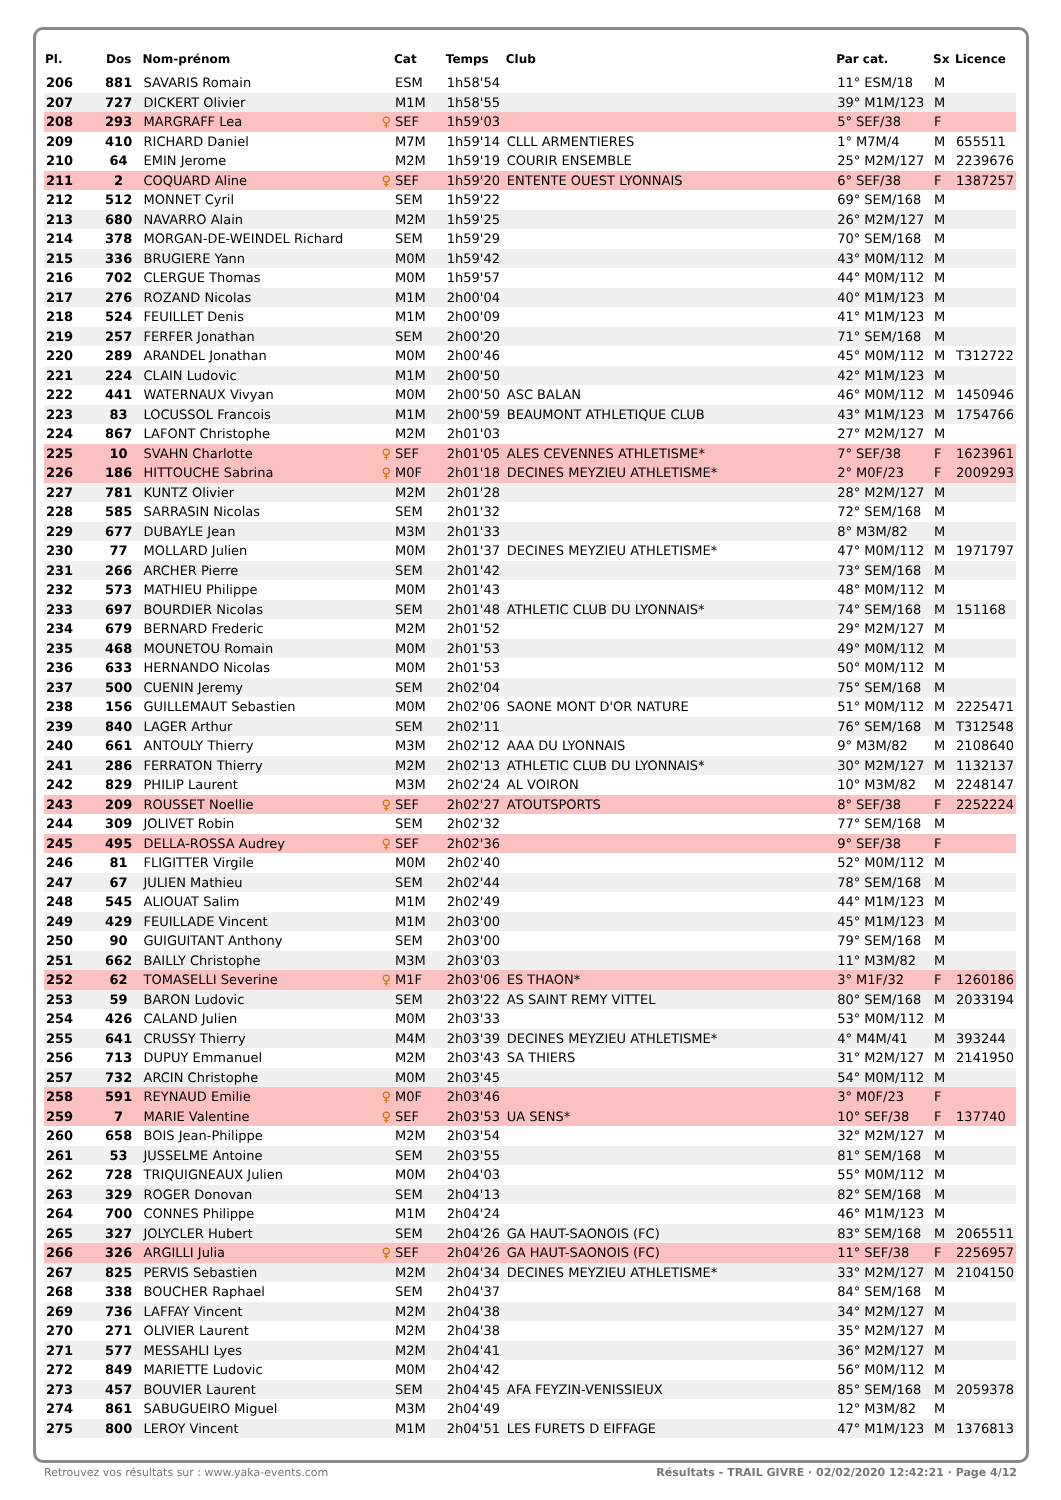| Pl. | Dos | Nom-prénom | | Cat | Temps | Club | Par cat. | Sx | Licence |
| --- | --- | --- | --- | --- | --- | --- | --- | --- | --- |
| 206 | 881 | SAVARIS Romain | | ESM | 1h58'54 | | 11° ESM/18 | M | |
| 207 | 727 | DICKERT Olivier | | M1M | 1h58'55 | | 39° M1M/123 | M | |
| 208 | 293 | MARGRAFF Lea | ♀ | SEF | 1h59'03 | | 5° SEF/38 | F | |
| 209 | 410 | RICHARD Daniel | | M7M | 1h59'14 | CLLL ARMENTIERES | 1° M7M/4 | M | 655511 |
| 210 | 64 | EMIN Jerome | | M2M | 1h59'19 | COURIR ENSEMBLE | 25° M2M/127 | M | 2239676 |
| 211 | 2 | COQUARD Aline | ♀ | SEF | 1h59'20 | ENTENTE OUEST LYONNAIS | 6° SEF/38 | F | 1387257 |
| 212 | 512 | MONNET Cyril | | SEM | 1h59'22 | | 69° SEM/168 | M | |
| 213 | 680 | NAVARRO Alain | | M2M | 1h59'25 | | 26° M2M/127 | M | |
| 214 | 378 | MORGAN-DE-WEINDEL Richard | | SEM | 1h59'29 | | 70° SEM/168 | M | |
| 215 | 336 | BRUGIERE Yann | | M0M | 1h59'42 | | 43° M0M/112 | M | |
| 216 | 702 | CLERGUE Thomas | | M0M | 1h59'57 | | 44° M0M/112 | M | |
| 217 | 276 | ROZAND Nicolas | | M1M | 2h00'04 | | 40° M1M/123 | M | |
| 218 | 524 | FEUILLET Denis | | M1M | 2h00'09 | | 41° M1M/123 | M | |
| 219 | 257 | FERFER Jonathan | | SEM | 2h00'20 | | 71° SEM/168 | M | |
| 220 | 289 | ARANDEL Jonathan | | M0M | 2h00'46 | | 45° M0M/112 | M | T312722 |
| 221 | 224 | CLAIN Ludovic | | M1M | 2h00'50 | | 42° M1M/123 | M | |
| 222 | 441 | WATERNAUX Vivyan | | M0M | 2h00'50 | ASC BALAN | 46° M0M/112 | M | 1450946 |
| 223 | 83 | LOCUSSOL Francois | | M1M | 2h00'59 | BEAUMONT ATHLETIQUE CLUB | 43° M1M/123 | M | 1754766 |
| 224 | 867 | LAFONT Christophe | | M2M | 2h01'03 | | 27° M2M/127 | M | |
| 225 | 10 | SVAHN Charlotte | ♀ | SEF | 2h01'05 | ALES CEVENNES ATHLETISME* | 7° SEF/38 | F | 1623961 |
| 226 | 186 | HITTOUCHE Sabrina | ♀ | M0F | 2h01'18 | DECINES MEYZIEU ATHLETISME* | 2° M0F/23 | F | 2009293 |
| 227 | 781 | KUNTZ Olivier | | M2M | 2h01'28 | | 28° M2M/127 | M | |
| 228 | 585 | SARRASIN Nicolas | | SEM | 2h01'32 | | 72° SEM/168 | M | |
| 229 | 677 | DUBAYLE Jean | | M3M | 2h01'33 | | 8° M3M/82 | M | |
| 230 | 77 | MOLLARD Julien | | M0M | 2h01'37 | DECINES MEYZIEU ATHLETISME* | 47° M0M/112 | M | 1971797 |
| 231 | 266 | ARCHER Pierre | | SEM | 2h01'42 | | 73° SEM/168 | M | |
| 232 | 573 | MATHIEU Philippe | | M0M | 2h01'43 | | 48° M0M/112 | M | |
| 233 | 697 | BOURDIER Nicolas | | SEM | 2h01'48 | ATHLETIC CLUB DU LYONNAIS* | 74° SEM/168 | M | 151168 |
| 234 | 679 | BERNARD Frederic | | M2M | 2h01'52 | | 29° M2M/127 | M | |
| 235 | 468 | MOUNETOU Romain | | M0M | 2h01'53 | | 49° M0M/112 | M | |
| 236 | 633 | HERNANDO Nicolas | | M0M | 2h01'53 | | 50° M0M/112 | M | |
| 237 | 500 | CUENIN Jeremy | | SEM | 2h02'04 | | 75° SEM/168 | M | |
| 238 | 156 | GUILLEMAUT Sebastien | | M0M | 2h02'06 | SAONE MONT D'OR NATURE | 51° M0M/112 | M | 2225471 |
| 239 | 840 | LAGER Arthur | | SEM | 2h02'11 | | 76° SEM/168 | M | T312548 |
| 240 | 661 | ANTOULY Thierry | | M3M | 2h02'12 | AAA DU LYONNAIS | 9° M3M/82 | M | 2108640 |
| 241 | 286 | FERRATON Thierry | | M2M | 2h02'13 | ATHLETIC CLUB DU LYONNAIS* | 30° M2M/127 | M | 1132137 |
| 242 | 829 | PHILIP Laurent | | M3M | 2h02'24 | AL VOIRON | 10° M3M/82 | M | 2248147 |
| 243 | 209 | ROUSSET Noellie | ♀ | SEF | 2h02'27 | ATOUTSPORTS | 8° SEF/38 | F | 2252224 |
| 244 | 309 | JOLIVET Robin | | SEM | 2h02'32 | | 77° SEM/168 | M | |
| 245 | 495 | DELLA-ROSSA Audrey | ♀ | SEF | 2h02'36 | | 9° SEF/38 | F | |
| 246 | 81 | FLIGITTER Virgile | | M0M | 2h02'40 | | 52° M0M/112 | M | |
| 247 | 67 | JULIEN Mathieu | | SEM | 2h02'44 | | 78° SEM/168 | M | |
| 248 | 545 | ALIOUAT Salim | | M1M | 2h02'49 | | 44° M1M/123 | M | |
| 249 | 429 | FEUILLADE Vincent | | M1M | 2h03'00 | | 45° M1M/123 | M | |
| 250 | 90 | GUIGUITANT Anthony | | SEM | 2h03'00 | | 79° SEM/168 | M | |
| 251 | 662 | BAILLY Christophe | | M3M | 2h03'03 | | 11° M3M/82 | M | |
| 252 | 62 | TOMASELLI Severine | ♀ | M1F | 2h03'06 | ES THAON* | 3° M1F/32 | F | 1260186 |
| 253 | 59 | BARON Ludovic | | SEM | 2h03'22 | AS SAINT REMY VITTEL | 80° SEM/168 | M | 2033194 |
| 254 | 426 | CALAND Julien | | M0M | 2h03'33 | | 53° M0M/112 | M | |
| 255 | 641 | CRUSSY Thierry | | M4M | 2h03'39 | DECINES MEYZIEU ATHLETISME* | 4° M4M/41 | M | 393244 |
| 256 | 713 | DUPUY Emmanuel | | M2M | 2h03'43 | SA THIERS | 31° M2M/127 | M | 2141950 |
| 257 | 732 | ARCIN Christophe | | M0M | 2h03'45 | | 54° M0M/112 | M | |
| 258 | 591 | REYNAUD Emilie | ♀ | M0F | 2h03'46 | | 3° M0F/23 | F | |
| 259 | 7 | MARIE Valentine | ♀ | SEF | 2h03'53 | UA SENS* | 10° SEF/38 | F | 137740 |
| 260 | 658 | BOIS Jean-Philippe | | M2M | 2h03'54 | | 32° M2M/127 | M | |
| 261 | 53 | JUSSELME Antoine | | SEM | 2h03'55 | | 81° SEM/168 | M | |
| 262 | 728 | TRIQUIGNEAUX Julien | | M0M | 2h04'03 | | 55° M0M/112 | M | |
| 263 | 329 | ROGER Donovan | | SEM | 2h04'13 | | 82° SEM/168 | M | |
| 264 | 700 | CONNES Philippe | | M1M | 2h04'24 | | 46° M1M/123 | M | |
| 265 | 327 | JOLYCLER Hubert | | SEM | 2h04'26 | GA HAUT-SAONOIS (FC) | 83° SEM/168 | M | 2065511 |
| 266 | 326 | ARGILLI Julia | ♀ | SEF | 2h04'26 | GA HAUT-SAONOIS (FC) | 11° SEF/38 | F | 2256957 |
| 267 | 825 | PERVIS Sebastien | | M2M | 2h04'34 | DECINES MEYZIEU ATHLETISME* | 33° M2M/127 | M | 2104150 |
| 268 | 338 | BOUCHER Raphael | | SEM | 2h04'37 | | 84° SEM/168 | M | |
| 269 | 736 | LAFFAY Vincent | | M2M | 2h04'38 | | 34° M2M/127 | M | |
| 270 | 271 | OLIVIER Laurent | | M2M | 2h04'38 | | 35° M2M/127 | M | |
| 271 | 577 | MESSAHLI Lyes | | M2M | 2h04'41 | | 36° M2M/127 | M | |
| 272 | 849 | MARIETTE Ludovic | | M0M | 2h04'42 | | 56° M0M/112 | M | |
| 273 | 457 | BOUVIER Laurent | | SEM | 2h04'45 | AFA FEYZIN-VENISSIEUX | 85° SEM/168 | M | 2059378 |
| 274 | 861 | SABUGUEIRO Miguel | | M3M | 2h04'49 | | 12° M3M/82 | M | |
| 275 | 800 | LEROY Vincent | | M1M | 2h04'51 | LES FURETS D EIFFAGE | 47° M1M/123 | M | 1376813 |
Retrouvez vos résultats sur : www.yaka-events.com Résultats - TRAIL GIVRE · 02/02/2020 12:42:21 · Page 4/12